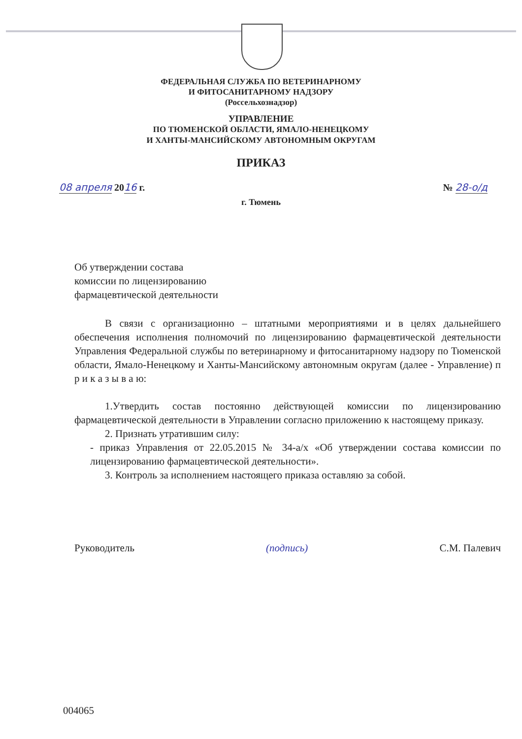ФЕДЕРАЛЬНАЯ СЛУЖБА ПО ВЕТЕРИНАРНОМУ
И ФИТОСАНИТАРНОМУ НАДЗОРУ
(Россельхознадзор)
УПРАВЛЕНИЕ
ПО ТЮМЕНСКОЙ ОБЛАСТИ, ЯМАЛО-НЕНЕЦКОМУ
И ХАНТЫ-МАНСИЙСКОМУ АВТОНОМНЫМ ОКРУГАМ
ПРИКАЗ
08 апреля 2016 г. № 28-о/д
г. Тюмень
Об утверждении состава
комиссии по лицензированию
фармацевтической деятельности
В связи с организационно – штатными мероприятиями и в целях дальнейшего обеспечения исполнения полномочий по лицензированию фармацевтической деятельности Управления Федеральной службы по ветеринарному и фитосанитарному надзору по Тюменской области, Ямало-Ненецкому и Ханты-Мансийскому автономным округам (далее - Управление) п р и к а з ы в а ю:
1.Утвердить состав постоянно действующей комиссии по лицензированию фармацевтической деятельности в Управлении согласно приложению к настоящему приказу.
2. Признать утратившим силу:
- приказ Управления от 22.05.2015 № 34-а/х «Об утверждении состава комиссии по лицензированию фармацевтической деятельности».
3. Контроль за исполнением настоящего приказа оставляю за собой.
Руководитель (подпись) С.М. Палевич
004065